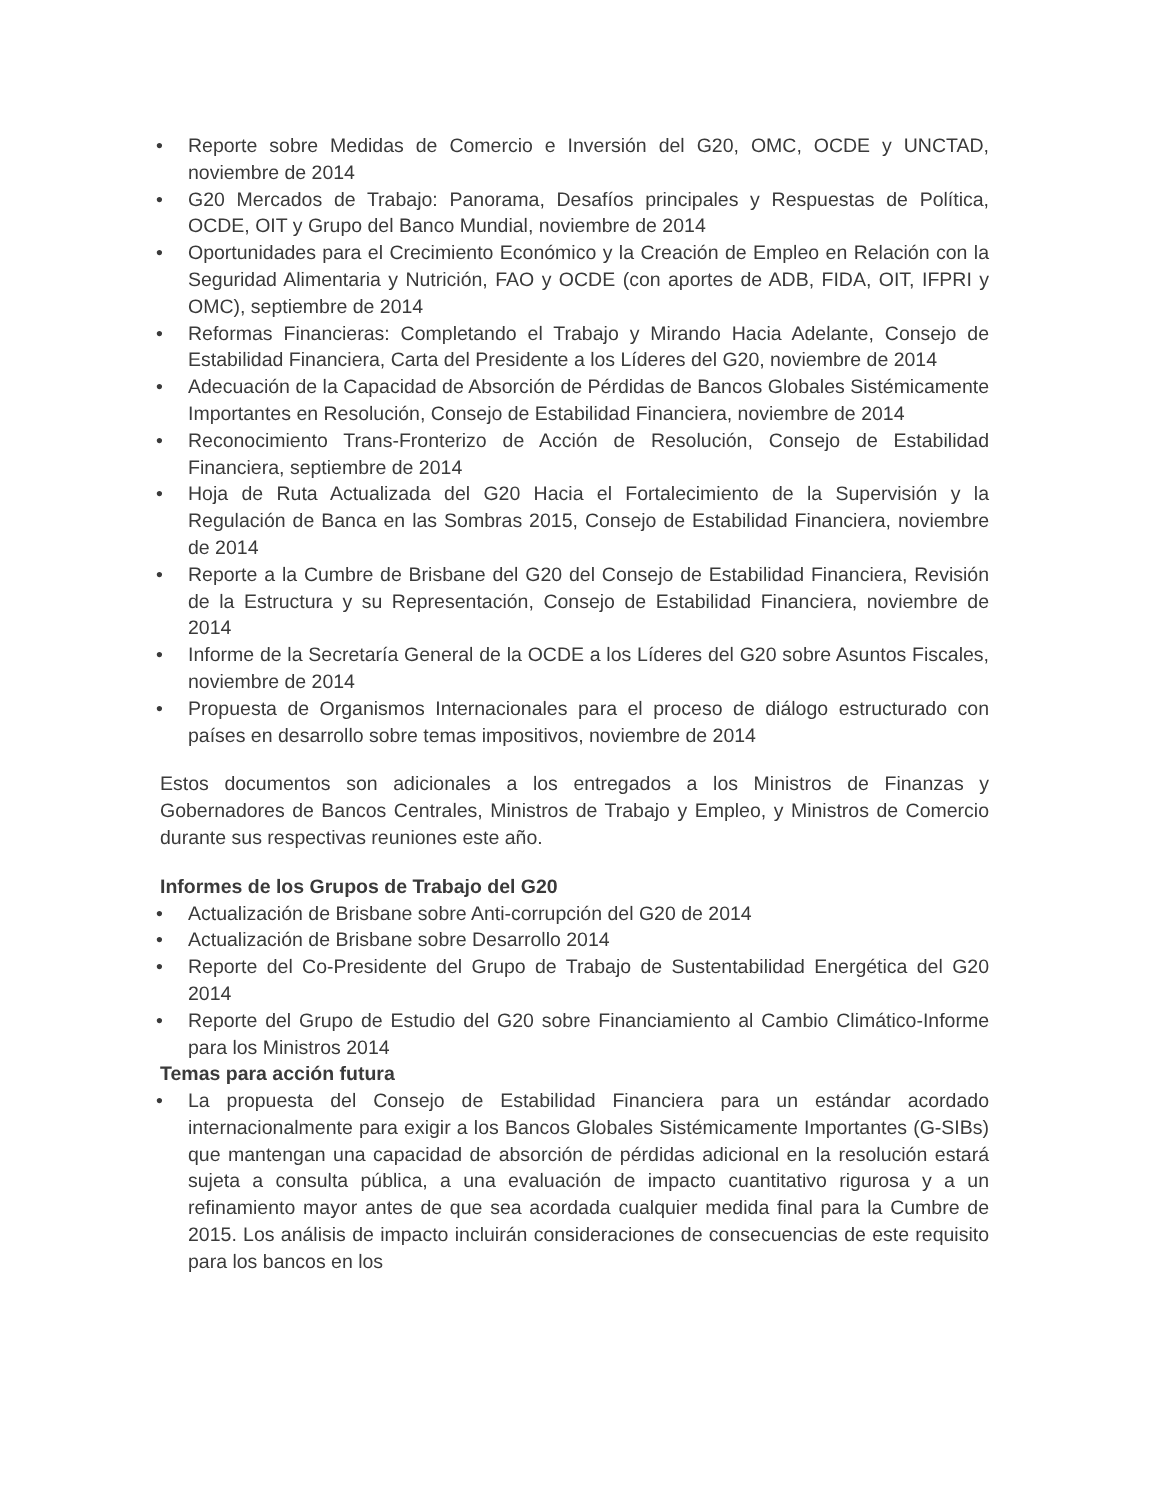• Reporte sobre Medidas de Comercio e Inversión del G20, OMC, OCDE y UNCTAD, noviembre de 2014
• G20 Mercados de Trabajo: Panorama, Desafíos principales y Respuestas de Política, OCDE, OIT y Grupo del Banco Mundial, noviembre de 2014
• Oportunidades para el Crecimiento Económico y la Creación de Empleo en Relación con la Seguridad Alimentaria y Nutrición, FAO y OCDE (con aportes de ADB, FIDA, OIT, IFPRI y OMC), septiembre de 2014
• Reformas Financieras: Completando el Trabajo y Mirando Hacia Adelante, Consejo de Estabilidad Financiera, Carta del Presidente a los Líderes del G20, noviembre de 2014
• Adecuación de la Capacidad de Absorción de Pérdidas de Bancos Globales Sistémicamente Importantes en Resolución, Consejo de Estabilidad Financiera, noviembre de 2014
• Reconocimiento Trans-Fronterizo de Acción de Resolución, Consejo de Estabilidad Financiera, septiembre de 2014
• Hoja de Ruta Actualizada del G20 Hacia el Fortalecimiento de la Supervisión y la Regulación de Banca en las Sombras 2015, Consejo de Estabilidad Financiera, noviembre de 2014
• Reporte a la Cumbre de Brisbane del G20 del Consejo de Estabilidad Financiera, Revisión de la Estructura y su Representación, Consejo de Estabilidad Financiera, noviembre de 2014
• Informe de la Secretaría General de la OCDE a los Líderes del G20 sobre Asuntos Fiscales, noviembre de 2014
• Propuesta de Organismos Internacionales para el proceso de diálogo estructurado con países en desarrollo sobre temas impositivos, noviembre de 2014
Estos documentos son adicionales a los entregados a los Ministros de Finanzas y Gobernadores de Bancos Centrales, Ministros de Trabajo y Empleo, y Ministros de Comercio durante sus respectivas reuniones este año.
Informes de los Grupos de Trabajo del G20
• Actualización de Brisbane sobre Anti-corrupción del G20 de 2014
• Actualización de Brisbane sobre Desarrollo 2014
• Reporte del Co-Presidente del Grupo de Trabajo de Sustentabilidad Energética del G20 2014
• Reporte del Grupo de Estudio del G20 sobre Financiamiento al Cambio Climático-Informe para los Ministros 2014
Temas para acción futura
• La propuesta del Consejo de Estabilidad Financiera para un estándar acordado internacionalmente para exigir a los Bancos Globales Sistémicamente Importantes (G-SIBs) que mantengan una capacidad de absorción de pérdidas adicional en la resolución estará sujeta a consulta pública, a una evaluación de impacto cuantitativo rigurosa y a un refinamiento mayor antes de que sea acordada cualquier medida final para la Cumbre de 2015. Los análisis de impacto incluirán consideraciones de consecuencias de este requisito para los bancos en los